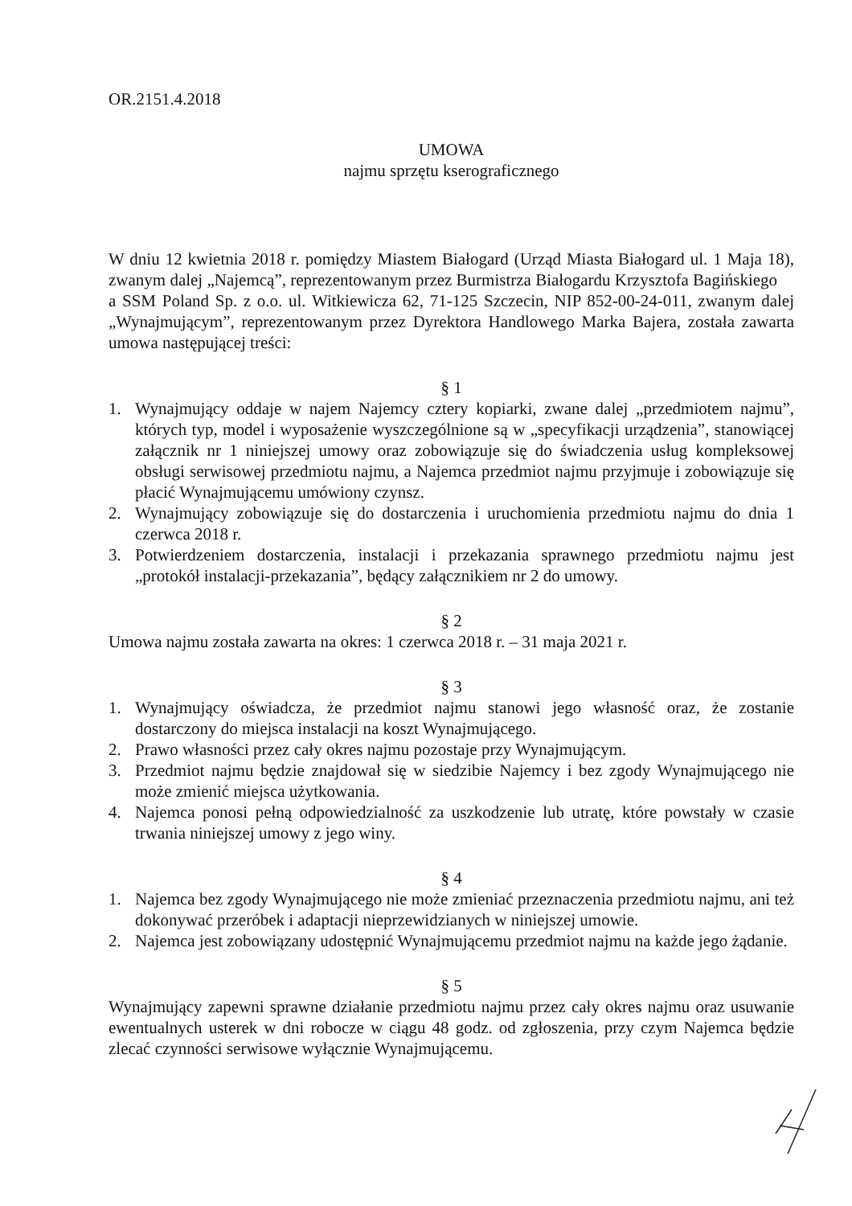OR.2151.4.2018
UMOWA
najmu sprzętu kserograficznego
W dniu 12 kwietnia 2018 r. pomiędzy Miastem Białogard (Urząd Miasta Białogard ul. 1 Maja 18), zwanym dalej „Najemcą”, reprezentowanym przez Burmistrza Białogardu Krzysztofa Bagińskiego
a SSM Poland Sp. z o.o. ul. Witkiewicza 62, 71-125 Szczecin, NIP 852-00-24-011, zwanym dalej „Wynajmującym”, reprezentowanym przez Dyrektora Handlowego Marka Bajera, została zawarta umowa następującej treści:
§ 1
1. Wynajmujący oddaje w najem Najemcy cztery kopiarki, zwane dalej „przedmiotem najmu”, których typ, model i wyposażenie wyszczególnione są w „specyfikacji urządzenia”, stanowiącej załącznik nr 1 niniejszej umowy oraz zobowiązuje się do świadczenia usług kompleksowej obsługi serwisowej przedmiotu najmu, a Najemca przedmiot najmu przyjmuje i zobowiązuje się płacić Wynajmującemu umówiony czynsz.
2. Wynajmujący zobowiązuje się do dostarczenia i uruchomienia przedmiotu najmu do dnia 1 czerwca 2018 r.
3. Potwierdzeniem dostarczenia, instalacji i przekazania sprawnego przedmiotu najmu jest „protokół instalacji-przekazania”, będący załącznikiem nr 2 do umowy.
§ 2
Umowa najmu została zawarta na okres: 1 czerwca 2018 r. – 31 maja 2021 r.
§ 3
1. Wynajmujący oświadcza, że przedmiot najmu stanowi jego własność oraz, że zostanie dostarczony do miejsca instalacji na koszt Wynajmującego.
2. Prawo własności przez cały okres najmu pozostaje przy Wynajmującym.
3. Przedmiot najmu będzie znajdował się w siedzibie Najemcy i bez zgody Wynajmującego nie może zmienić miejsca użytkowania.
4. Najemca ponosi pełną odpowiedzialność za uszkodzenie lub utratę, które powstały w czasie trwania niniejszej umowy z jego winy.
§ 4
1. Najemca bez zgody Wynajmującego nie może zmieniać przeznaczenia przedmiotu najmu, ani też dokonywać przeróbek i adaptacji nieprzewidzianych w niniejszej umowie.
2. Najemca jest zobowiązany udostępnić Wynajmującemu przedmiot najmu na każde jego żądanie.
§ 5
Wynajmujący zapewni sprawne działanie przedmiotu najmu przez cały okres najmu oraz usuwanie ewentualnych usterek w dni robocze w ciągu 48 godz. od zgłoszenia, przy czym Najemca będzie zlecać czynności serwisowe wyłącznie Wynajmującemu.